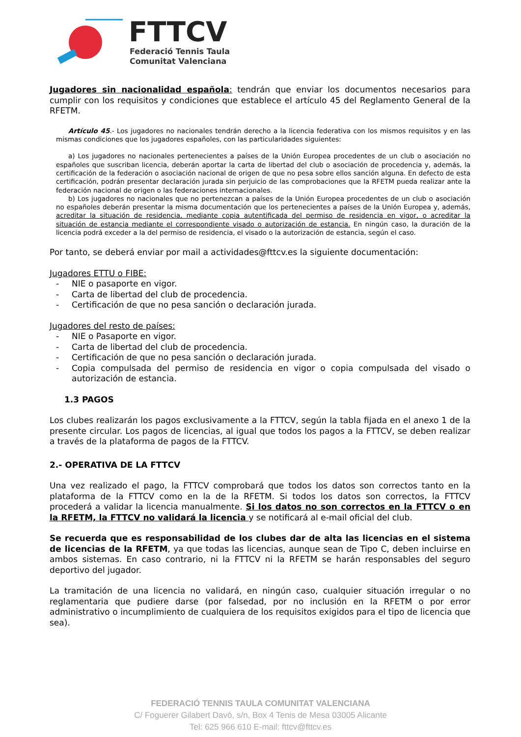FTTCV
Federació Tennis Taula
Comunitat Valenciana
Jugadores sin nacionalidad española: tendrán que enviar los documentos necesarios para cumplir con los requisitos y condiciones que establece el artículo 45 del Reglamento General de la RFETM.
Artículo 45.- Los jugadores no nacionales tendrán derecho a la licencia federativa con los mismos requisitos y en las mismas condiciones que los jugadores españoles, con las particularidades siguientes:
a) Los jugadores no nacionales pertenecientes a países de la Unión Europea procedentes de un club o asociación no españoles que suscriban licencia, deberán aportar la carta de libertad del club o asociación de procedencia y, además, la certificación de la federación o asociación nacional de origen de que no pesa sobre ellos sanción alguna. En defecto de esta certificación, podrán presentar declaración jurada sin perjuicio de las comprobaciones que la RFETM pueda realizar ante la federación nacional de origen o las federaciones internacionales.
b) Los jugadores no nacionales que no pertenezcan a países de la Unión Europea procedentes de un club o asociación no españoles deberán presentar la misma documentación que los pertenecientes a países de la Unión Europea y, además, acreditar la situación de residencia, mediante copia autentificada del permiso de residencia en vigor, o acreditar la situación de estancia mediante el correspondiente visado o autorización de estancia. En ningún caso, la duración de la licencia podrá exceder a la del permiso de residencia, el visado o la autorización de estancia, según el caso.
Por tanto, se deberá enviar por mail a actividades@fttcv.es la siguiente documentación:
Jugadores ETTU o FIBE:
- NIE o pasaporte en vigor.
- Carta de libertad del club de procedencia.
- Certificación de que no pesa sanción o declaración jurada.
Jugadores del resto de países:
- NIE o Pasaporte en vigor.
- Carta de libertad del club de procedencia.
- Certificación de que no pesa sanción o declaración jurada.
- Copia compulsada del permiso de residencia en vigor o copia compulsada del visado o autorización de estancia.
1.3 PAGOS
Los clubes realizarán los pagos exclusivamente a la FTTCV, según la tabla fijada en el anexo 1 de la presente circular. Los pagos de licencias, al igual que todos los pagos a la FTTCV, se deben realizar a través de la plataforma de pagos de la FTTCV.
2.- OPERATIVA DE LA FTTCV
Una vez realizado el pago, la FTTCV comprobará que todos los datos son correctos tanto en la plataforma de la FTTCV como en la de la RFETM. Si todos los datos son correctos, la FTTCV procederá a validar la licencia manualmente. Si los datos no son correctos en la FTTCV o en la RFETM, la FTTCV no validará la licencia y se notificará al e-mail oficial del club.
Se recuerda que es responsabilidad de los clubes dar de alta las licencias en el sistema de licencias de la RFETM, ya que todas las licencias, aunque sean de Tipo C, deben incluirse en ambos sistemas. En caso contrario, ni la FTTCV ni la RFETM se harán responsables del seguro deportivo del jugador.
La tramitación de una licencia no validará, en ningún caso, cualquier situación irregular o no reglamentaria que pudiere darse (por falsedad, por no inclusión en la RFETM o por error administrativo o incumplimiento de cualquiera de los requisitos exigidos para el tipo de licencia que sea).
FEDERACIÓ TENNIS TAULA COMUNITAT VALENCIANA
C/ Foguerer Gilabert Davó, s/n, Box 4 Tenis de Mesa 03005 Alicante
Tel: 625 966 610 E-mail: fttcv@fttcv.es